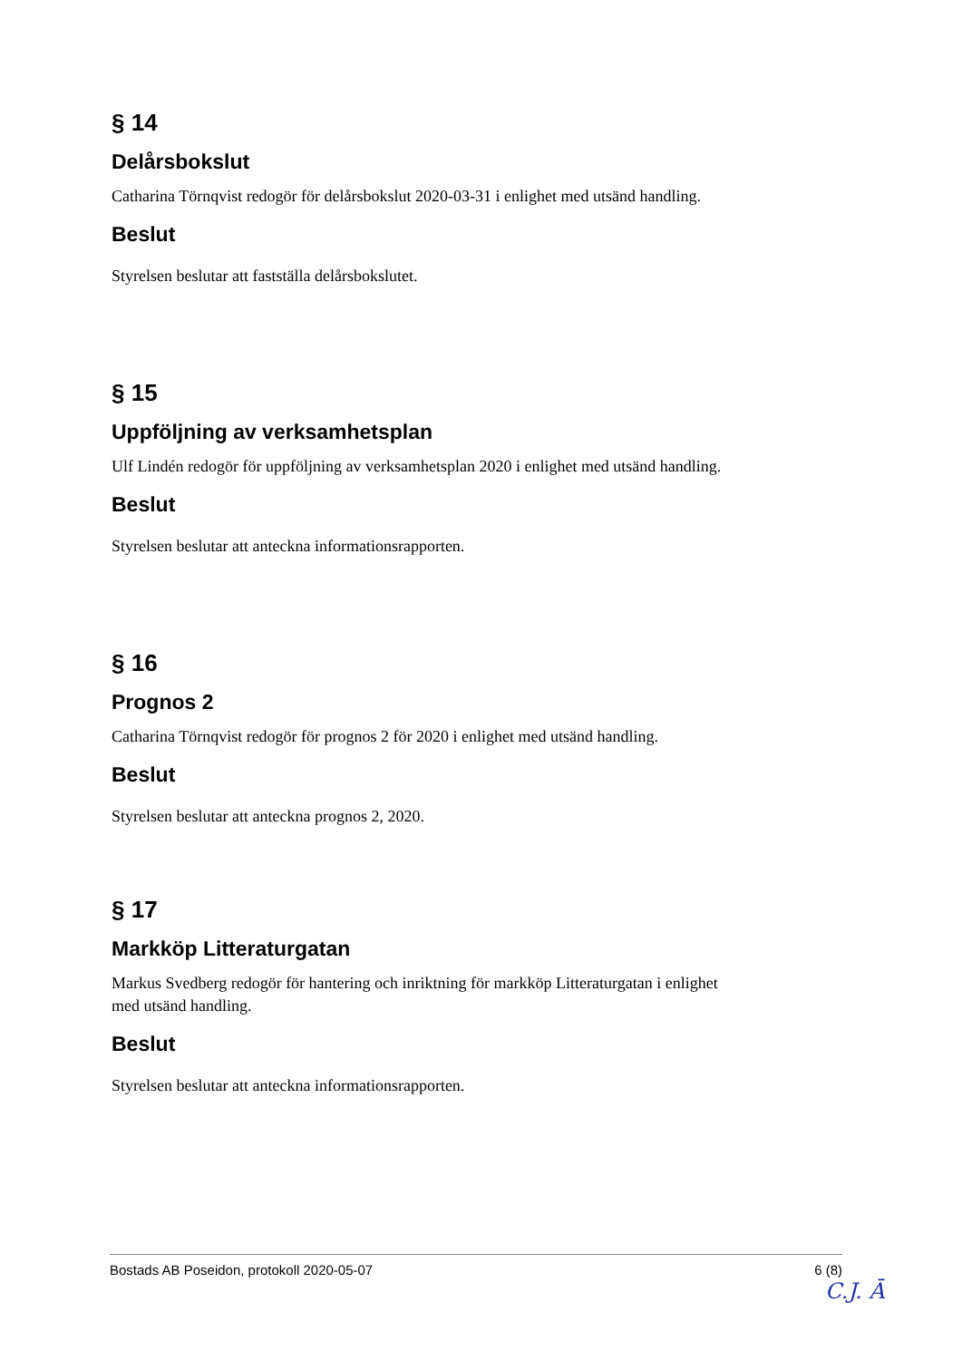§ 14
Delårsbokslut
Catharina Törnqvist redogör för delårsbokslut 2020-03-31 i enlighet med utsänd handling.
Beslut
Styrelsen beslutar att fastställa delårsbokslutet.
§ 15
Uppföljning av verksamhetsplan
Ulf Lindén redogör för uppföljning av verksamhetsplan 2020 i enlighet med utsänd handling.
Beslut
Styrelsen beslutar att anteckna informationsrapporten.
§ 16
Prognos 2
Catharina Törnqvist redogör för prognos 2 för 2020 i enlighet med utsänd handling.
Beslut
Styrelsen beslutar att anteckna prognos 2, 2020.
§ 17
Markköp Litteraturgatan
Markus Svedberg redogör för hantering och inriktning för markköp Litteraturgatan i enlighet med utsänd handling.
Beslut
Styrelsen beslutar att anteckna informationsrapporten.
Bostads AB Poseidon, protokoll 2020-05-07 6 (8)
C.J. Ā